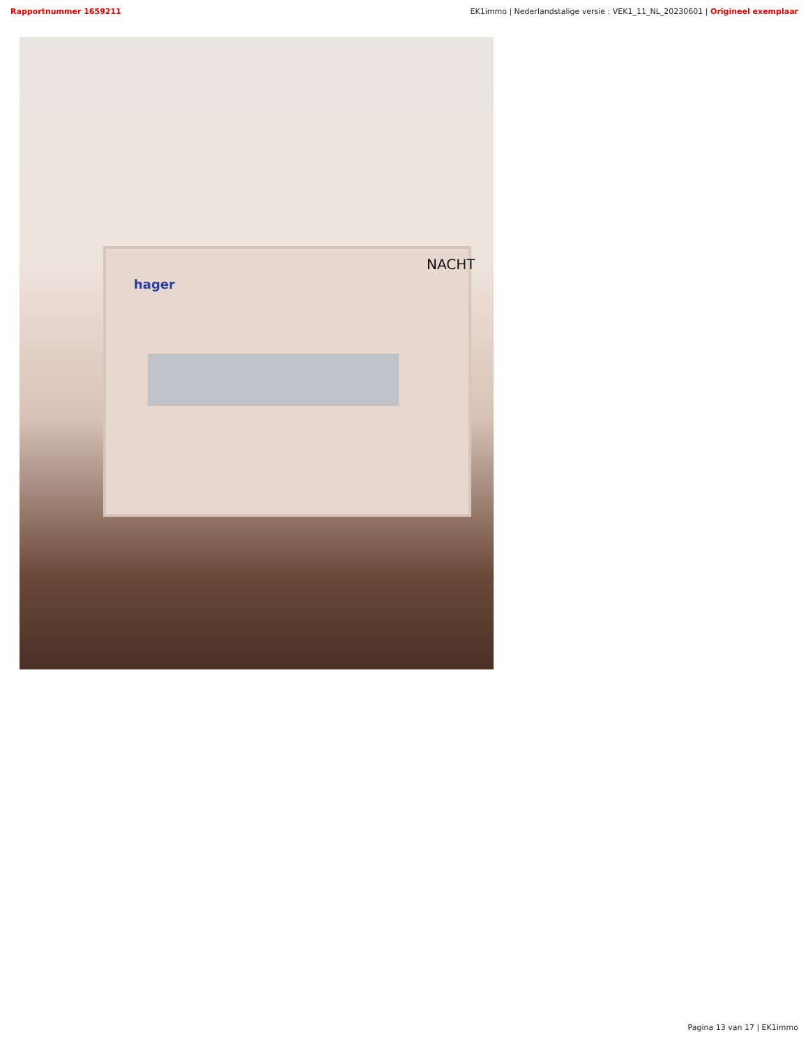Rapportnummer 1659211 EK1immo | Nederlandstalige versie : VEK1_11_NL_20230601 | Origineel exemplaar
NACHT
hager
Pagina 13 van 17 | EK1immo